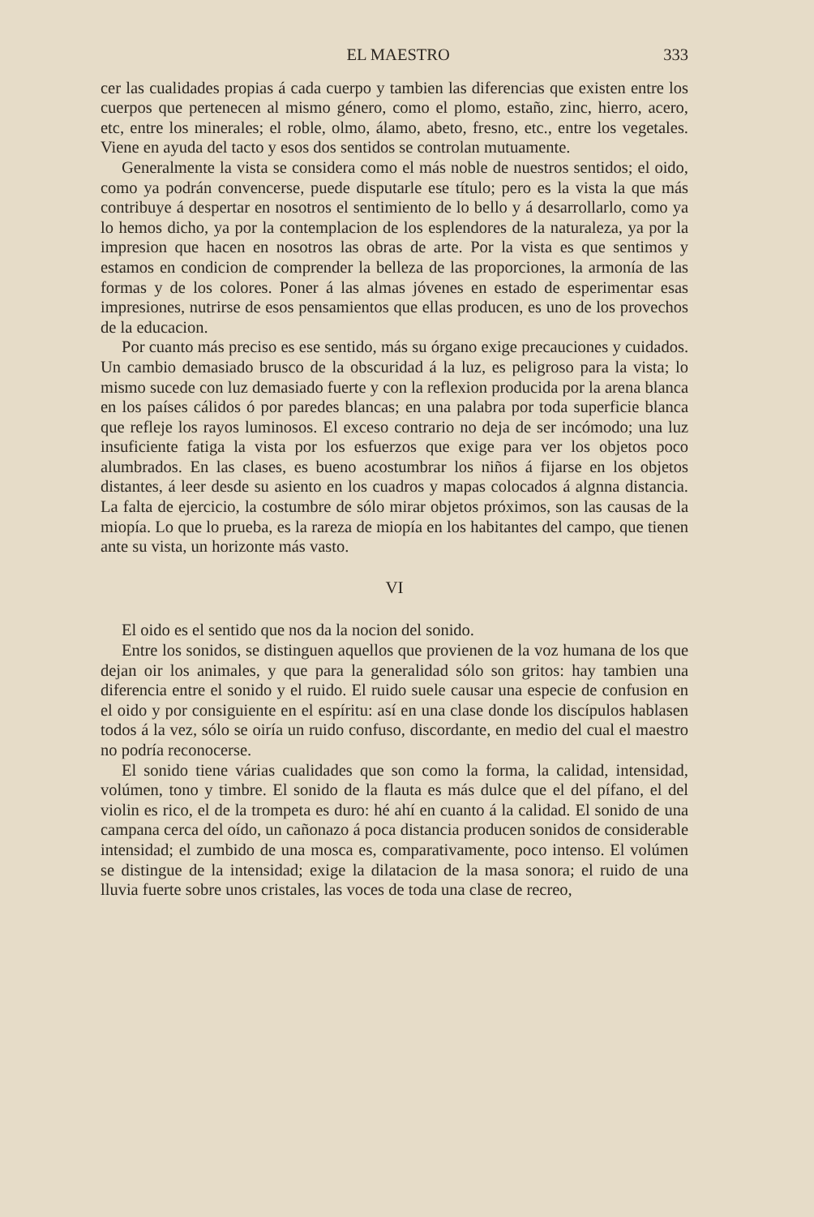EL MAESTRO 333
cer las cualidades propias á cada cuerpo y tambien las diferencias que existen entre los cuerpos que pertenecen al mismo género, como el plomo, estaño, zinc, hierro, acero, etc, entre los minerales; el roble, olmo, álamo, abeto, fresno, etc., entre los vegetales. Viene en ayuda del tacto y esos dos sentidos se controlan mutuamente.
Generalmente la vista se considera como el más noble de nuestros sentidos; el oido, como ya podrán convencerse, puede disputarle ese título; pero es la vista la que más contribuye á despertar en nosotros el sentimiento de lo bello y á desarrollarlo, como ya lo hemos dicho, ya por la contemplacion de los esplendores de la naturaleza, ya por la impresion que hacen en nosotros las obras de arte. Por la vista es que sentimos y estamos en condicion de comprender la belleza de las proporciones, la armonía de las formas y de los colores. Poner á las almas jóvenes en estado de esperimentar esas impresiones, nutrirse de esos pensamientos que ellas producen, es uno de los provechos de la educacion.
Por cuanto más preciso es ese sentido, más su órgano exige precauciones y cuidados. Un cambio demasiado brusco de la obscuridad á la luz, es peligroso para la vista; lo mismo sucede con luz demasiado fuerte y con la reflexion producida por la arena blanca en los países cálidos ó por paredes blancas; en una palabra por toda superficie blanca que refleje los rayos luminosos. El exceso contrario no deja de ser incómodo; una luz insuficiente fatiga la vista por los esfuerzos que exige para ver los objetos poco alumbrados. En las clases, es bueno acostumbrar los niños á fijarse en los objetos distantes, á leer desde su asiento en los cuadros y mapas colocados á algnna distancia. La falta de ejercicio, la costumbre de sólo mirar objetos próximos, son las causas de la miopía. Lo que lo prueba, es la rareza de miopía en los habitantes del campo, que tienen ante su vista, un horizonte más vasto.
VI
El oido es el sentido que nos da la nocion del sonido.
Entre los sonidos, se distinguen aquellos que provienen de la voz humana de los que dejan oir los animales, y que para la generalidad sólo son gritos: hay tambien una diferencia entre el sonido y el ruido. El ruido suele causar una especie de confusion en el oido y por consiguiente en el espíritu: así en una clase donde los discípulos hablasen todos á la vez, sólo se oiría un ruido confuso, discordante, en medio del cual el maestro no podría reconocerse.
El sonido tiene várias cualidades que son como la forma, la calidad, intensidad, volúmen, tono y timbre. El sonido de la flauta es más dulce que el del pífano, el del violin es rico, el de la trompeta es duro: hé ahí en cuanto á la calidad. El sonido de una campana cerca del oído, un cañonazo á poca distancia producen sonidos de considerable intensidad; el zumbido de una mosca es, comparativamente, poco intenso. El volúmen se distingue de la intensidad; exige la dilatacion de la masa sonora; el ruido de una lluvia fuerte sobre unos cristales, las voces de toda una clase de recreo,